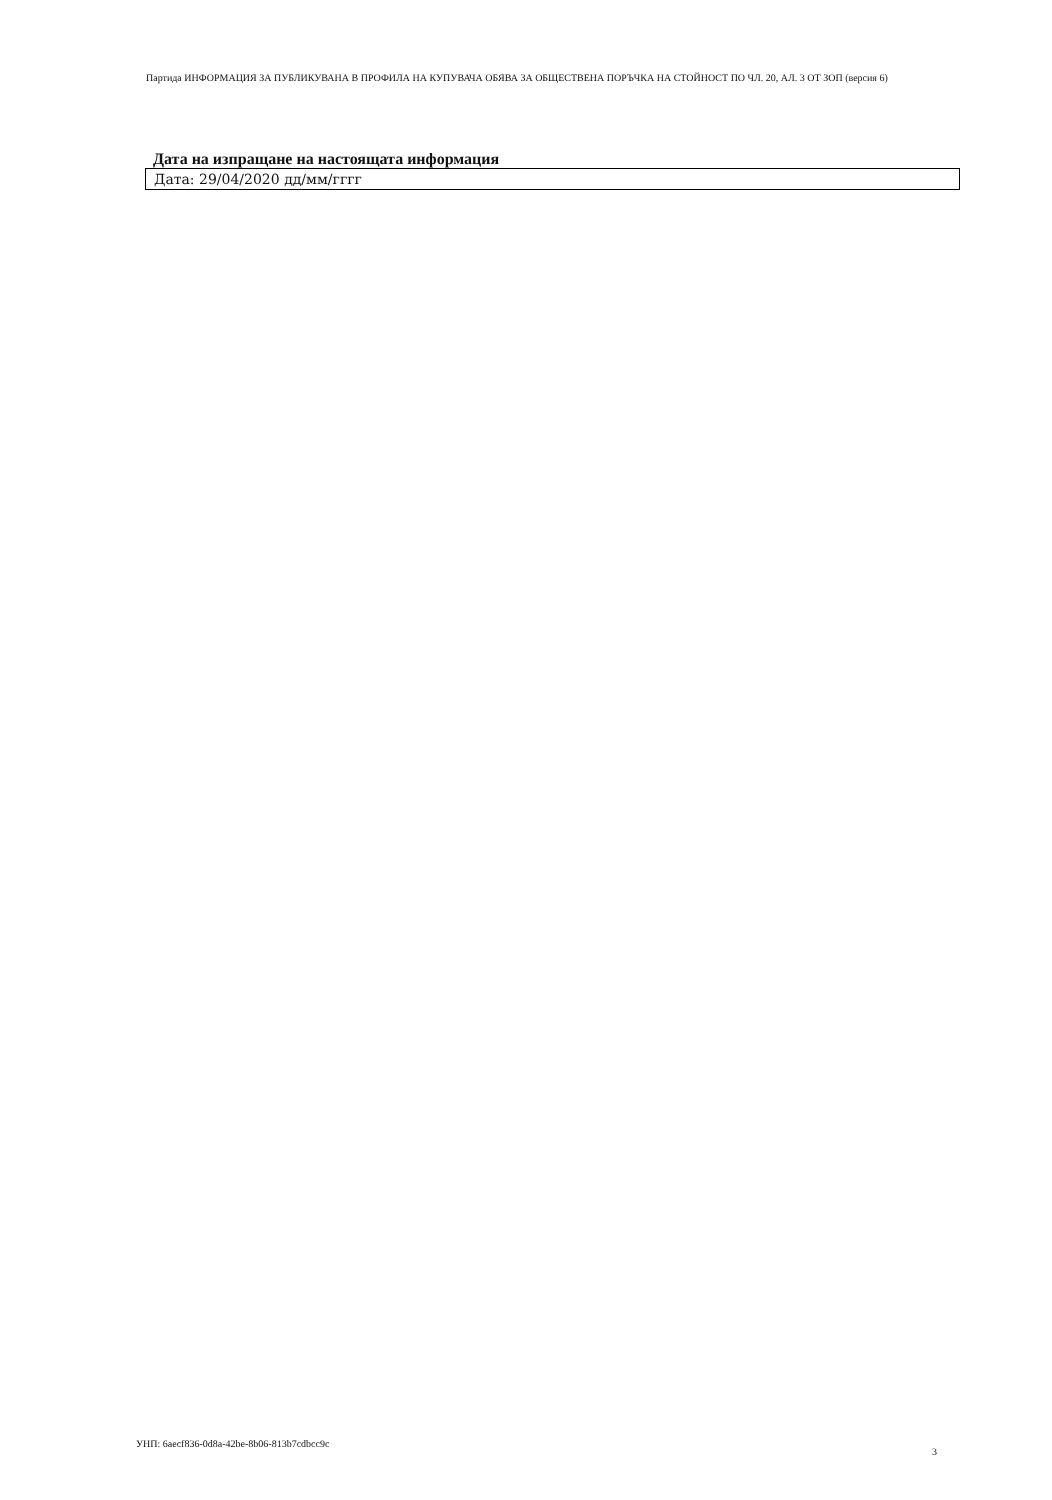Партида ИНФОРМАЦИЯ ЗА ПУБЛИКУВАНА В ПРОФИЛА НА КУПУВАЧА ОБЯВА ЗА ОБЩЕСТВЕНА ПОРЪЧКА НА СТОЙНОСТ ПО ЧЛ. 20, АЛ. 3 ОТ ЗОП (версия 6)
Дата на изпращане на настоящата информация
Дата: 29/04/2020 дд/мм/гггг
УНП: 6aecf836-0d8a-42be-8b06-813b7cdbcc9c
3